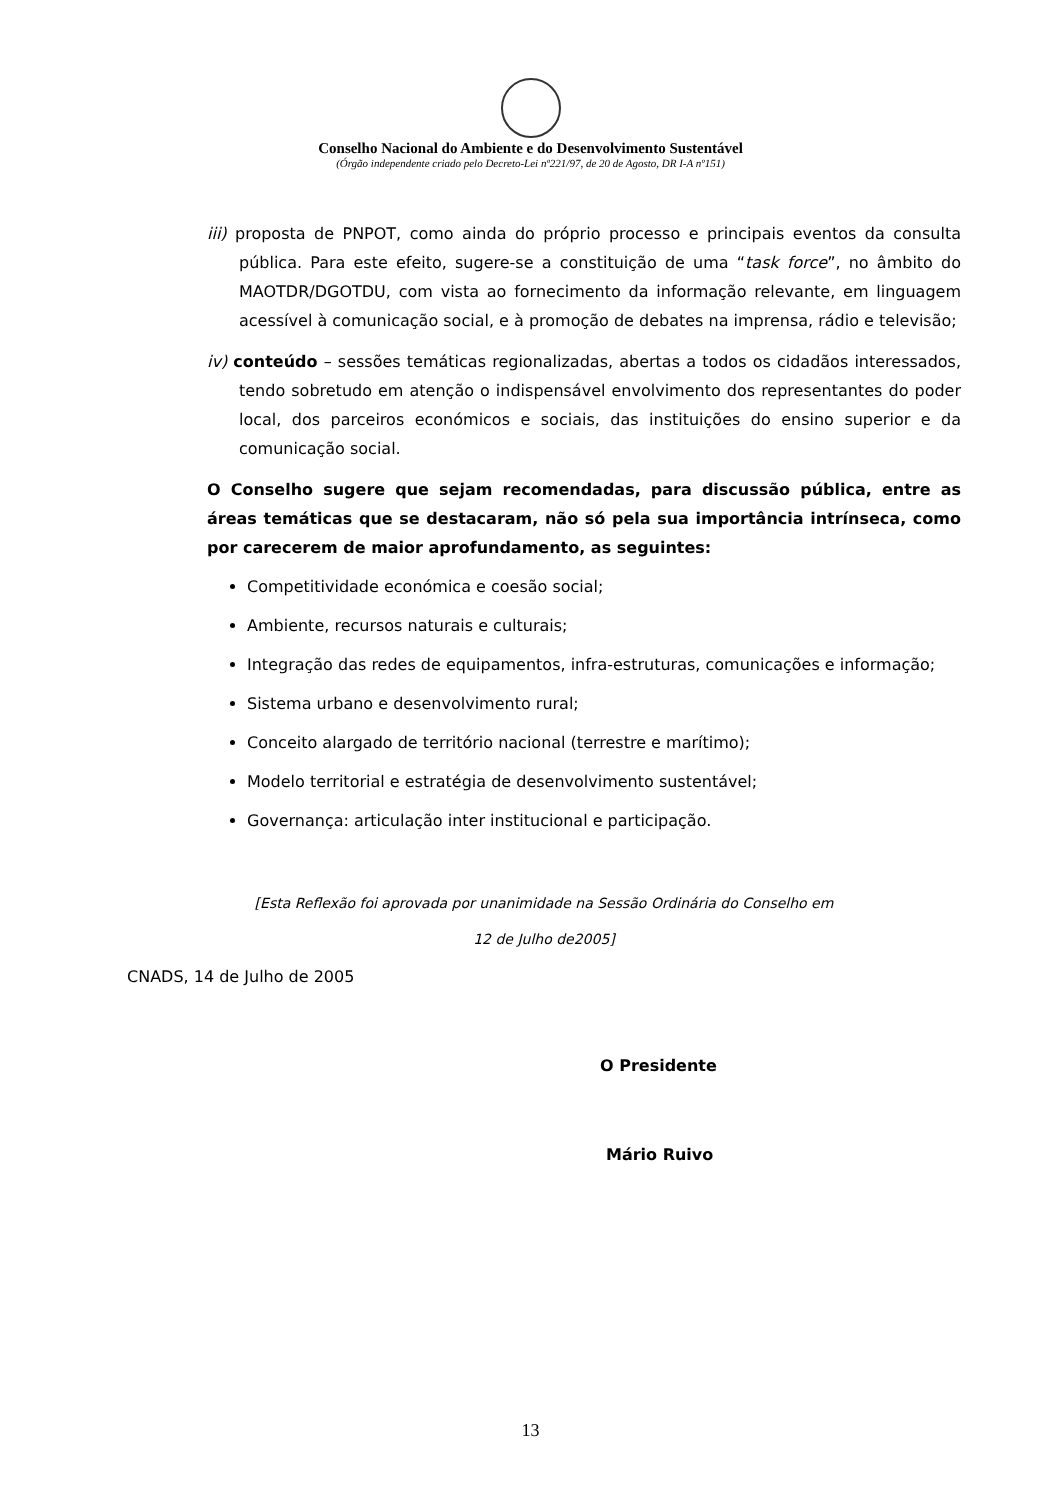Conselho Nacional do Ambiente e do Desenvolvimento Sustentável
(Órgão independente criado pelo Decreto-Lei nº221/97, de 20 de Agosto, DR I-A nº151)
iii) proposta de PNPOT, como ainda do próprio processo e principais eventos da consulta pública. Para este efeito, sugere-se a constituição de uma “task force”, no âmbito do MAOTDR/DGOTDU, com vista ao fornecimento da informação relevante, em linguagem acessível à comunicação social, e à promoção de debates na imprensa, rádio e televisão;
iv) conteúdo – sessões temáticas regionalizadas, abertas a todos os cidadãos interessados, tendo sobretudo em atenção o indispensável envolvimento dos representantes do poder local, dos parceiros económicos e sociais, das instituições do ensino superior e da comunicação social.
O Conselho sugere que sejam recomendadas, para discussão pública, entre as áreas temáticas que se destacaram, não só pela sua importância intrínseca, como por carecerem de maior aprofundamento, as seguintes:
Competitividade económica e coesão social;
Ambiente, recursos naturais e culturais;
Integração das redes de equipamentos, infra-estruturas, comunicações e informação;
Sistema urbano e desenvolvimento rural;
Conceito alargado de território nacional (terrestre e marítimo);
Modelo territorial e estratégia de desenvolvimento sustentável;
Governança: articulação inter institucional e participação.
[Esta Reflexão foi aprovada por unanimidade na Sessão Ordinária do Conselho em
12 de Julho de2005]
CNADS, 14 de Julho de 2005
O Presidente
Mário Ruivo
13